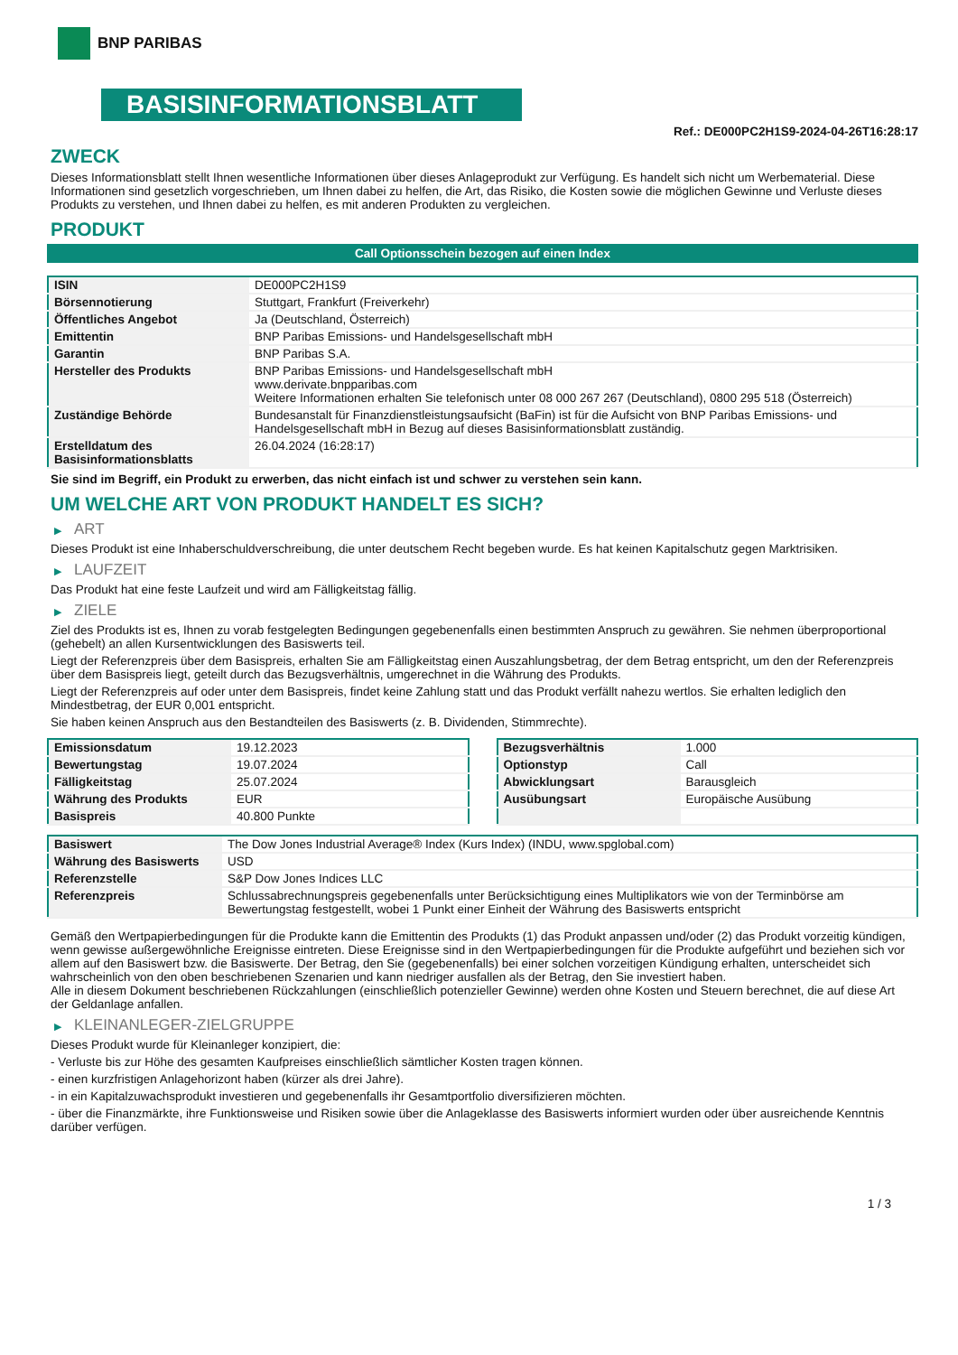BNP PARIBAS
BASISINFORMATIONSBLATT
Ref.: DE000PC2H1S9-2024-04-26T16:28:17
ZWECK
Dieses Informationsblatt stellt Ihnen wesentliche Informationen über dieses Anlageprodukt zur Verfügung. Es handelt sich nicht um Werbematerial. Diese Informationen sind gesetzlich vorgeschrieben, um Ihnen dabei zu helfen, die Art, das Risiko, die Kosten sowie die möglichen Gewinne und Verluste dieses Produkts zu verstehen, und Ihnen dabei zu helfen, es mit anderen Produkten zu vergleichen.
PRODUKT
Call Optionsschein bezogen auf einen Index
| ISIN | DE000PC2H1S9 |
| Börsennotierung | Stuttgart, Frankfurt (Freiverkehr) |
| Öffentliches Angebot | Ja (Deutschland, Österreich) |
| Emittentin | BNP Paribas Emissions- und Handelsgesellschaft mbH |
| Garantin | BNP Paribas S.A. |
| Hersteller des Produkts | BNP Paribas Emissions- und Handelsgesellschaft mbH www.derivate.bnpparibas.com Weitere Informationen erhalten Sie telefonisch unter 08 000 267 267 (Deutschland), 0800 295 518 (Österreich) |
| Zuständige Behörde | Bundesanstalt für Finanzdienstleistungsaufsicht (BaFin) ist für die Aufsicht von BNP Paribas Emissions- und Handelsgesellschaft mbH in Bezug auf dieses Basisinformationsblatt zuständig. |
| Erstelldatum des Basisinformationsblatts | 26.04.2024 (16:28:17) |
Sie sind im Begriff, ein Produkt zu erwerben, das nicht einfach ist und schwer zu verstehen sein kann.
UM WELCHE ART VON PRODUKT HANDELT ES SICH?
▶ ART
Dieses Produkt ist eine Inhaberschuldverschreibung, die unter deutschem Recht begeben wurde. Es hat keinen Kapitalschutz gegen Marktrisiken.
▶ LAUFZEIT
Das Produkt hat eine feste Laufzeit und wird am Fälligkeitstag fällig.
▶ ZIELE
Ziel des Produkts ist es, Ihnen zu vorab festgelegten Bedingungen gegebenenfalls einen bestimmten Anspruch zu gewähren. Sie nehmen überproportional (gehebelt) an allen Kursentwicklungen des Basiswerts teil.
Liegt der Referenzpreis über dem Basispreis, erhalten Sie am Fälligkeitstag einen Auszahlungsbetrag, der dem Betrag entspricht, um den der Referenzpreis über dem Basispreis liegt, geteilt durch das Bezugsverhältnis, umgerechnet in die Währung des Produkts.
Liegt der Referenzpreis auf oder unter dem Basispreis, findet keine Zahlung statt und das Produkt verfällt nahezu wertlos. Sie erhalten lediglich den Mindestbetrag, der EUR 0,001 entspricht.
Sie haben keinen Anspruch aus den Bestandteilen des Basiswerts (z. B. Dividenden, Stimmrechte).
| Emissionsdatum | 19.12.2023 |
| Bewertungstag | 19.07.2024 |
| Fälligkeitstag | 25.07.2024 |
| Währung des Produkts | EUR |
| Basispreis | 40.800 Punkte |
| Bezugsverhältnis | 1.000 |
| Optionstyp | Call |
| Abwicklungsart | Barausgleich |
| Ausübungsart | Europäische Ausübung |
| Basiswert | The Dow Jones Industrial Average® Index (Kurs Index) (INDU, www.spglobal.com) |
| Währung des Basiswerts | USD |
| Referenzstelle | S&P Dow Jones Indices LLC |
| Referenzpreis | Schlussabrechnungspreis gegebenenfalls unter Berücksichtigung eines Multiplikators wie von der Terminbörse am Bewertungstag festgestellt, wobei 1 Punkt einer Einheit der Währung des Basiswerts entspricht |
Gemäß den Wertpapierbedingungen für die Produkte kann die Emittentin des Produkts (1) das Produkt anpassen und/oder (2) das Produkt vorzeitig kündigen, wenn gewisse außergewöhnliche Ereignisse eintreten. Diese Ereignisse sind in den Wertpapierbedingungen für die Produkte aufgeführt und beziehen sich vor allem auf den Basiswert bzw. die Basiswerte. Der Betrag, den Sie (gegebenenfalls) bei einer solchen vorzeitigen Kündigung erhalten, unterscheidet sich wahrscheinlich von den oben beschriebenen Szenarien und kann niedriger ausfallen als der Betrag, den Sie investiert haben.
Alle in diesem Dokument beschriebenen Rückzahlungen (einschließlich potenzieller Gewinne) werden ohne Kosten und Steuern berechnet, die auf diese Art der Geldanlage anfallen.
▶ KLEINANLEGER-ZIELGRUPPE
Dieses Produkt wurde für Kleinanleger konzipiert, die:
- Verluste bis zur Höhe des gesamten Kaufpreises einschließlich sämtlicher Kosten tragen können.
- einen kurzfristigen Anlagehorizont haben (kürzer als drei Jahre).
- in ein Kapitalzuwachsprodukt investieren und gegebenenfalls ihr Gesamtportfolio diversifizieren möchten.
- über die Finanzmärkte, ihre Funktionsweise und Risiken sowie über die Anlageklasse des Basiswerts informiert wurden oder über ausreichende Kenntnis darüber verfügen.
1 / 3